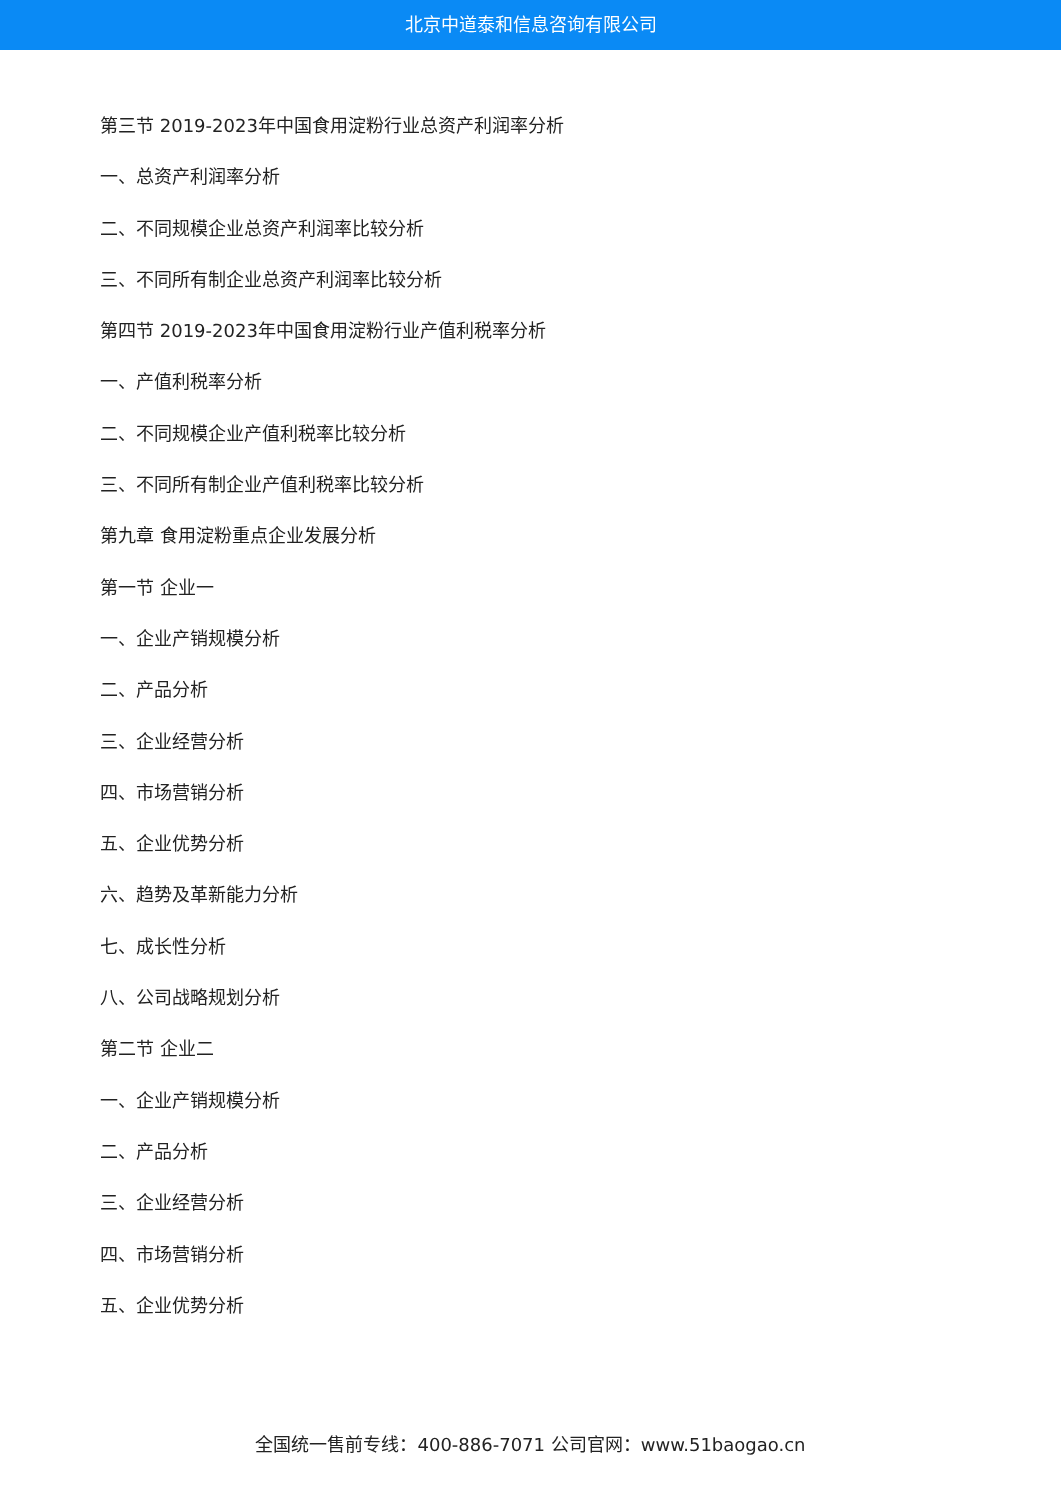北京中道泰和信息咨询有限公司
第三节 2019-2023年中国食用淀粉行业总资产利润率分析
一、总资产利润率分析
二、不同规模企业总资产利润率比较分析
三、不同所有制企业总资产利润率比较分析
第四节 2019-2023年中国食用淀粉行业产值利税率分析
一、产值利税率分析
二、不同规模企业产值利税率比较分析
三、不同所有制企业产值利税率比较分析
第九章 食用淀粉重点企业发展分析
第一节 企业一
一、企业产销规模分析
二、产品分析
三、企业经营分析
四、市场营销分析
五、企业优势分析
六、趋势及革新能力分析
七、成长性分析
八、公司战略规划分析
第二节 企业二
一、企业产销规模分析
二、产品分析
三、企业经营分析
四、市场营销分析
五、企业优势分析
全国统一售前专线：400-886-7071 公司官网：www.51baogao.cn